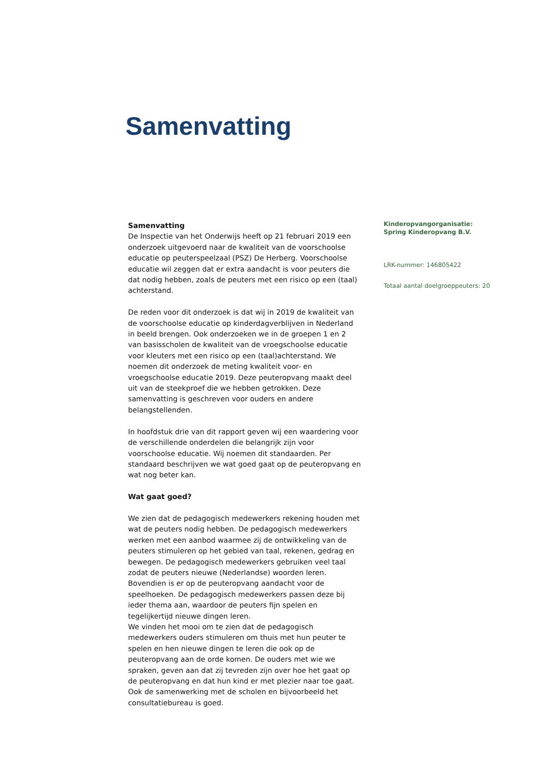Samenvatting
Samenvatting
De Inspectie van het Onderwijs heeft op 21 februari 2019 een onderzoek uitgevoerd naar de kwaliteit van de voorschoolse educatie op peuterspeelzaal (PSZ) De Herberg. Voorschoolse educatie wil zeggen dat er extra aandacht is voor peuters die dat nodig hebben, zoals de peuters met een risico op een (taal) achterstand.
De reden voor dit onderzoek is dat wij in 2019 de kwaliteit van de voorschoolse educatie op kinderdagverblijven in Nederland in beeld brengen. Ook onderzoeken we in de groepen 1 en 2 van basisscholen de kwaliteit van de vroegschoolse educatie voor kleuters met een risico op een (taal)achterstand. We noemen dit onderzoek de meting kwaliteit voor- en vroegschoolse educatie 2019. Deze peuteropvang maakt deel uit van de steekproef die we hebben getrokken. Deze samenvatting is geschreven voor ouders en andere belangstellenden.
In hoofdstuk drie van dit rapport geven wij een waardering voor de verschillende onderdelen die belangrijk zijn voor voorschoolse educatie. Wij noemen dit standaarden. Per standaard beschrijven we wat goed gaat op de peuteropvang en wat nog beter kan.
Wat gaat goed?
We zien dat de pedagogisch medewerkers rekening houden met wat de peuters nodig hebben. De pedagogisch medewerkers werken met een aanbod waarmee zij de ontwikkeling van de peuters stimuleren op het gebied van taal, rekenen, gedrag en bewegen. De pedagogisch medewerkers gebruiken veel taal zodat de peuters nieuwe (Nederlandse) woorden leren. Bovendien is er op de peuteropvang aandacht voor de speelhoeken. De pedagogisch medewerkers passen deze bij ieder thema aan, waardoor de peuters fijn spelen en tegelijkertijd nieuwe dingen leren.
We vinden het mooi om te zien dat de pedagogisch medewerkers ouders stimuleren om thuis met hun peuter te spelen en hen nieuwe dingen te leren die ook op de peuteropvang aan de orde komen. De ouders met wie we spraken, geven aan dat zij tevreden zijn over hoe het gaat op de peuteropvang en dat hun kind er met plezier naar toe gaat. Ook de samenwerking met de scholen en bijvoorbeeld het consultatiebureau is goed.
Kinderopvangorganisatie: Spring Kinderopvang B.V.
LRK-nummer: 146805422
Totaal aantal doelgroeppeuters: 20